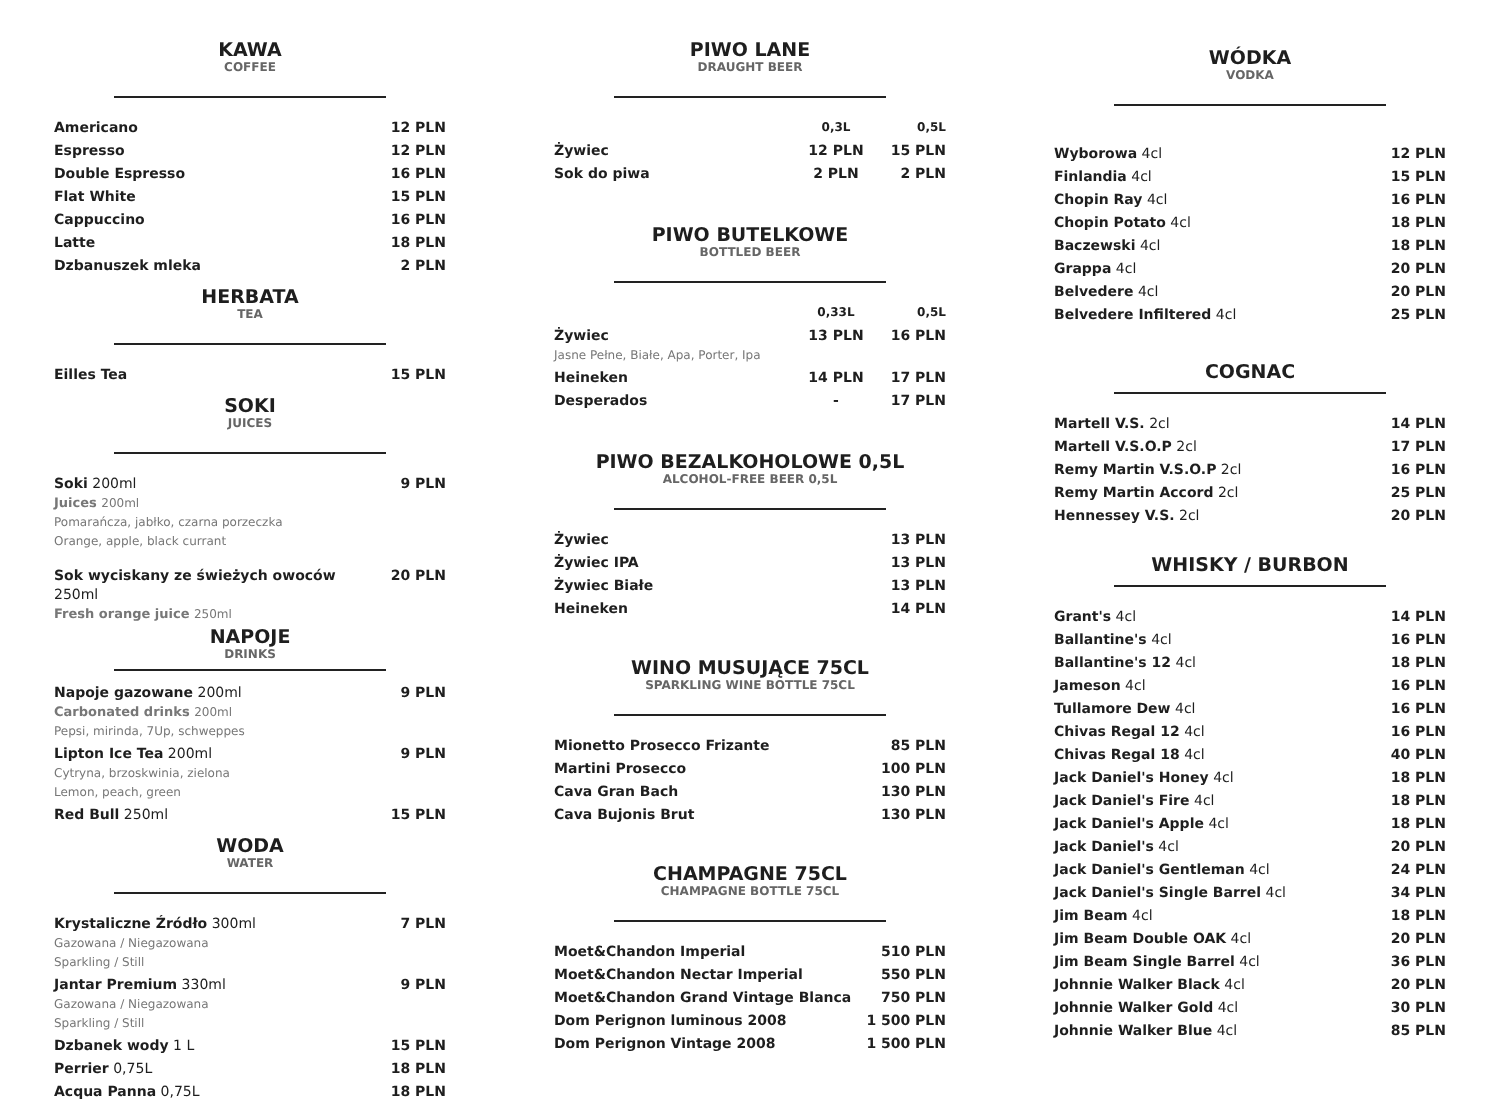KAWA
COFFEE
| Americano | 12 PLN |
| Espresso | 12 PLN |
| Double Espresso | 16 PLN |
| Flat White | 15 PLN |
| Cappuccino | 16 PLN |
| Latte | 18 PLN |
| Dzbanuszek mleka | 2 PLN |
HERBATA
TEA
| Eilles Tea | 15 PLN |
SOKI
JUICES
| Soki 200ml Juices 200ml Pomarańcza, jabłko, czarna porzeczka Orange, apple, black currant | 9 PLN |
| Sok wyciskany ze świeżych owoców 250ml Fresh orange juice 250ml | 20 PLN |
NAPOJE
DRINKS
| Napoje gazowane 200ml Carbonated drinks 200ml Pepsi, mirinda, 7Up, schweppes | 9 PLN |
| Lipton Ice Tea 200ml Cytryna, brzoskwinia, zielona Lemon, peach, green | 9 PLN |
| Red Bull 250ml | 15 PLN |
WODA
WATER
| Krystaliczne Źródło 300ml Gazowana / Niegazowana Sparkling / Still | 7 PLN |
| Jantar Premium 330ml Gazowana / Niegazowana Sparkling / Still | 9 PLN |
| Dzbanek wody 1 L | 15 PLN |
| Perrier 0,75L | 18 PLN |
| Acqua Panna 0,75L | 18 PLN |
PIWO LANE
DRAUGHT BEER
| | 0,3L | 0,5L |
| Żywiec | 12 PLN | 15 PLN |
| Sok do piwa | 2 PLN | 2 PLN |
PIWO BUTELKOWE
BOTTLED BEER
| | 0,33L | 0,5L |
| Żywiec Jasne Pełne, Białe, Apa, Porter, Ipa | 13 PLN | 16 PLN |
| Heineken | 14 PLN | 17 PLN |
| Desperados | - | 17 PLN |
PIWO BEZALKOHOLOWE 0,5L
ALCOHOL-FREE BEER 0,5L
| Żywiec | 13 PLN |
| Żywiec IPA | 13 PLN |
| Żywiec Białe | 13 PLN |
| Heineken | 14 PLN |
WINO MUSUJĄCE 75CL
SPARKLING WINE BOTTLE 75CL
| Mionetto Prosecco Frizante | 85 PLN |
| Martini Prosecco | 100 PLN |
| Cava Gran Bach | 130 PLN |
| Cava Bujonis Brut | 130 PLN |
CHAMPAGNE 75CL
CHAMPAGNE BOTTLE 75CL
| Moet&Chandon Imperial | 510 PLN |
| Moet&Chandon Nectar Imperial | 550 PLN |
| Moet&Chandon Grand Vintage Blanca | 750 PLN |
| Dom Perignon luminous 2008 | 1 500 PLN |
| Dom Perignon Vintage 2008 | 1 500 PLN |
WÓDKA
VODKA
| Wyborowa 4cl | 12 PLN |
| Finlandia 4cl | 15 PLN |
| Chopin Ray 4cl | 16 PLN |
| Chopin Potato 4cl | 18 PLN |
| Baczewski 4cl | 18 PLN |
| Grappa 4cl | 20 PLN |
| Belvedere 4cl | 20 PLN |
| Belvedere Infiltered 4cl | 25 PLN |
COGNAC
| Martell V.S. 2cl | 14 PLN |
| Martell V.S.O.P 2cl | 17 PLN |
| Remy Martin V.S.O.P 2cl | 16 PLN |
| Remy Martin Accord 2cl | 25 PLN |
| Hennessey V.S. 2cl | 20 PLN |
WHISKY / BURBON
| Grant's 4cl | 14 PLN |
| Ballantine's 4cl | 16 PLN |
| Ballantine's 12 4cl | 18 PLN |
| Jameson 4cl | 16 PLN |
| Tullamore Dew 4cl | 16 PLN |
| Chivas Regal 12 4cl | 16 PLN |
| Chivas Regal 18 4cl | 40 PLN |
| Jack Daniel's Honey 4cl | 18 PLN |
| Jack Daniel's Fire 4cl | 18 PLN |
| Jack Daniel's Apple 4cl | 18 PLN |
| Jack Daniel's 4cl | 20 PLN |
| Jack Daniel's Gentleman 4cl | 24 PLN |
| Jack Daniel's Single Barrel 4cl | 34 PLN |
| Jim Beam 4cl | 18 PLN |
| Jim Beam Double OAK 4cl | 20 PLN |
| Jim Beam Single Barrel 4cl | 36 PLN |
| Johnnie Walker Black 4cl | 20 PLN |
| Johnnie Walker Gold 4cl | 30 PLN |
| Johnnie Walker Blue 4cl | 85 PLN |